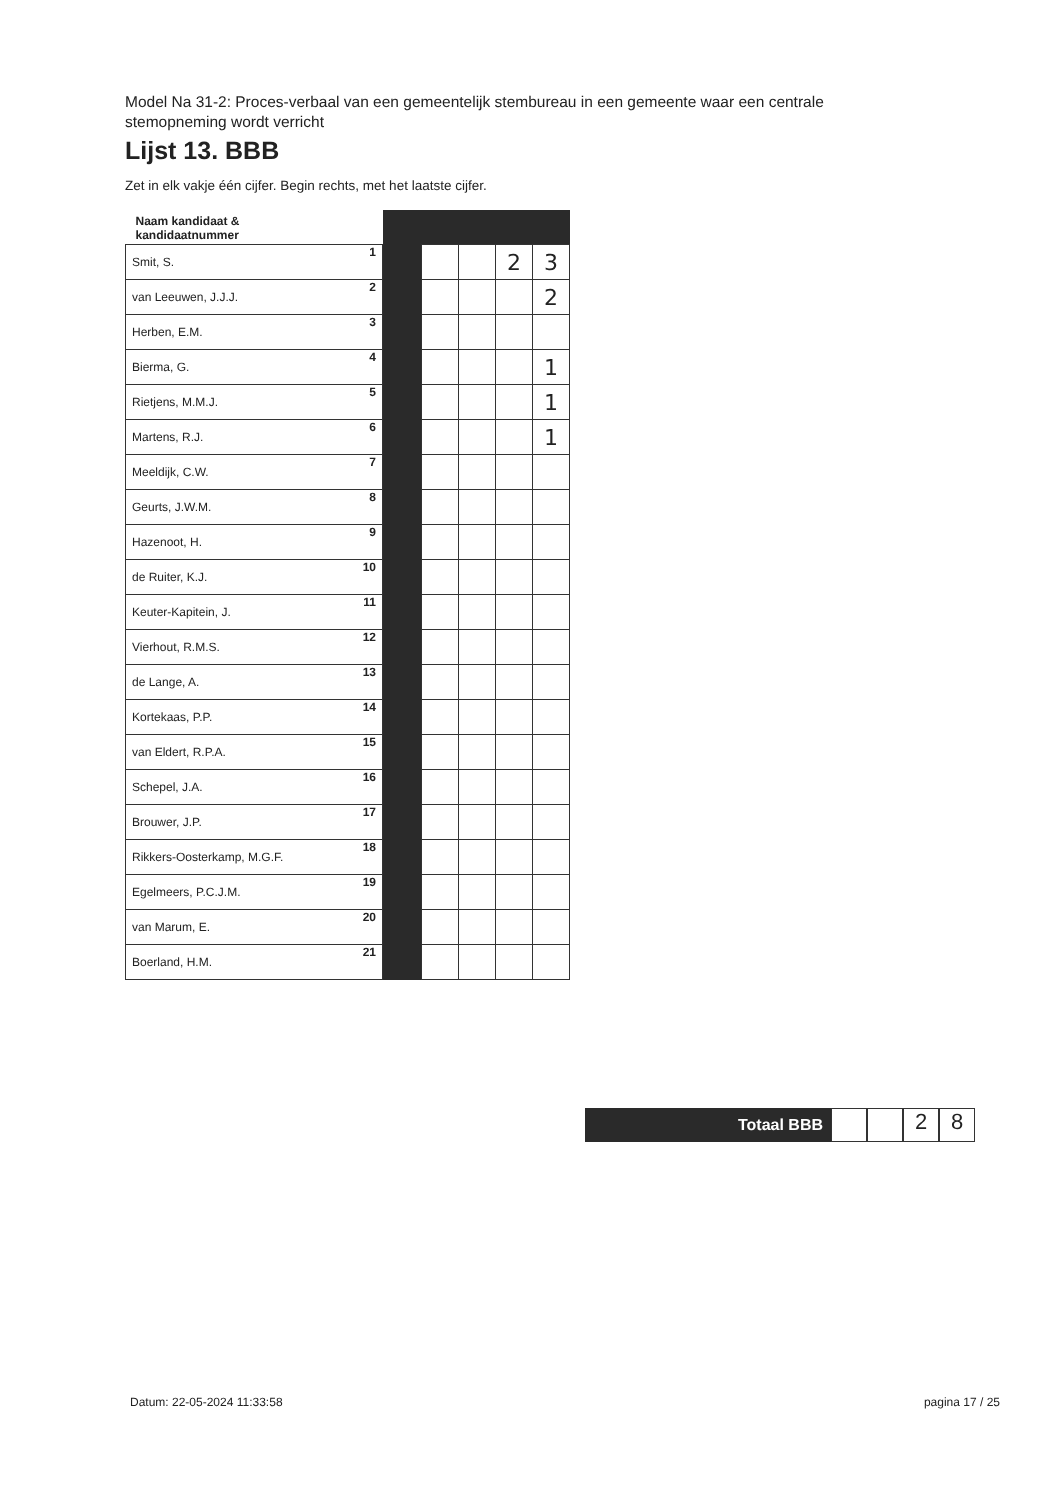Model Na 31-2: Proces-verbaal van een gemeentelijk stembureau in een gemeente waar een centrale stemopneming wordt verricht
Lijst 13. BBB
Zet in elk vakje één cijfer. Begin rechts, met het laatste cijfer.
| Naam kandidaat & kandidaatnummer | | | | | |
| Smit, S. 1 | | | | 2 | 3 |
| van Leeuwen, J.J.J. 2 | | | | | 2 |
| Herben, E.M. 3 | | | | | |
| Bierma, G. 4 | | | | | 1 |
| Rietjens, M.M.J. 5 | | | | | 1 |
| Martens, R.J. 6 | | | | | 1 |
| Meeldijk, C.W. 7 | | | | | |
| Geurts, J.W.M. 8 | | | | | |
| Hazenoot, H. 9 | | | | | |
| de Ruiter, K.J. 10 | | | | | |
| Keuter-Kapitein, J. 11 | | | | | |
| Vierhout, R.M.S. 12 | | | | | |
| de Lange, A. 13 | | | | | |
| Kortekaas, P.P. 14 | | | | | |
| van Eldert, R.P.A. 15 | | | | | |
| Schepel, J.A. 16 | | | | | |
| Brouwer, J.P. 17 | | | | | |
| Rikkers-Oosterkamp, M.G.F. 18 | | | | | |
| Egelmeers, P.C.J.M. 19 | | | | | |
| van Marum, E. 20 | | | | | |
| Boerland, H.M. 21 | | | | | |
Totaal BBB
2 8
Datum: 22-05-2024 11:33:58 pagina 17 / 25